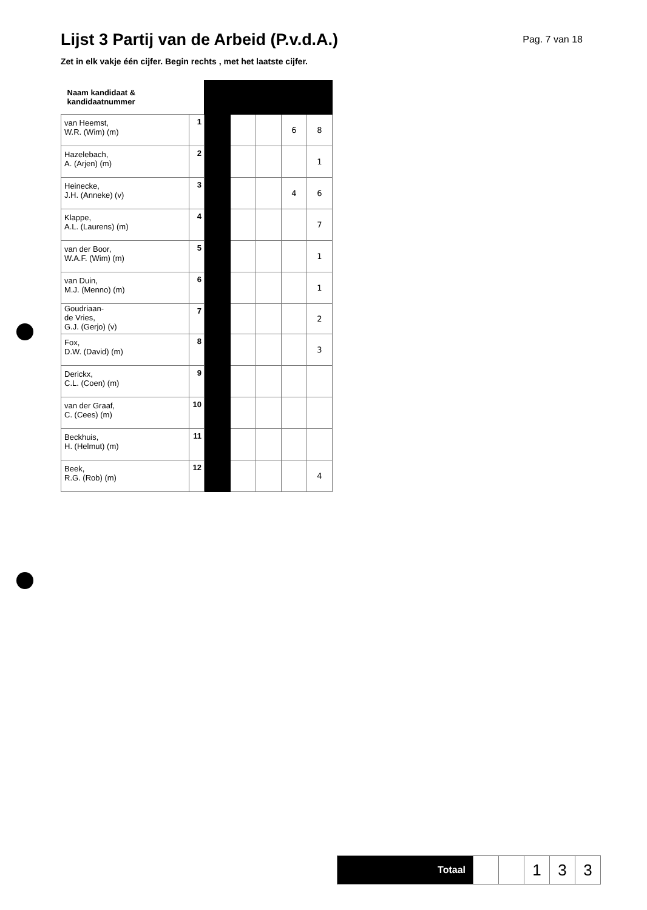Lijst 3 Partij van de Arbeid (P.v.d.A.)
Pag. 7 van 18
Zet in elk vakje één cijfer. Begin rechts , met het laatste cijfer.
| Naam kandidaat & kandidaatnummer | | | | | | |
| van Heemst, W.R. (Wim) (m) | 1 | | | | 6 | 8 |
| Hazelebach, A. (Arjen) (m) | 2 | | | | | 1 |
| Heinecke, J.H. (Anneke) (v) | 3 | | | | 4 | 6 |
| Klappe, A.L. (Laurens) (m) | 4 | | | | | 7 |
| van der Boor, W.A.F. (Wim) (m) | 5 | | | | | 1 |
| van Duin, M.J. (Menno) (m) | 6 | | | | | 1 |
| Goudriaan- de Vries, G.J. (Gerjo) (v) | 7 | | | | | 2 |
| Fox, D.W. (David) (m) | 8 | | | | | 3 |
| Derickx, C.L. (Coen) (m) | 9 | | | | | |
| van der Graaf, C. (Cees) (m) | 10 | | | | | |
| Beckhuis, H. (Helmut) (m) | 11 | | | | | |
| Beek, R.G. (Rob) (m) | 12 | | | | | 4 |
| Totaal | | | 1 | 3 | 3 |